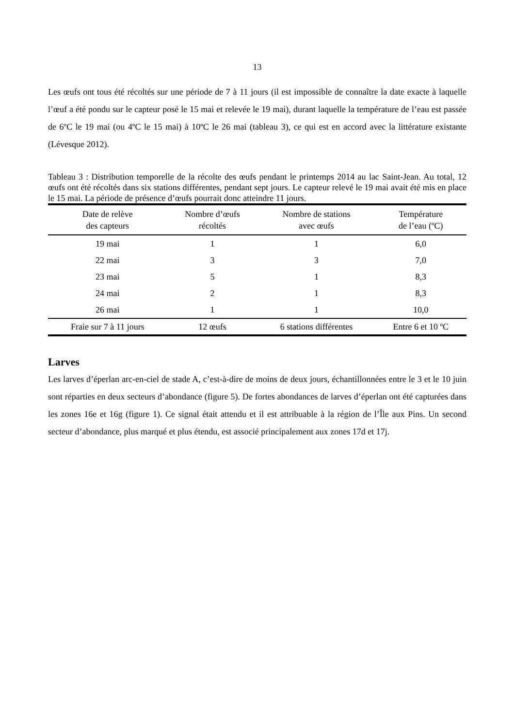13
Les œufs ont tous été récoltés sur une période de 7 à 11 jours (il est impossible de connaître la date exacte à laquelle l’œuf a été pondu sur le capteur posé le 15 mai et relevée le 19 mai), durant laquelle la température de l’eau est passée de 6ºC le 19 mai (ou 4ºC le 15 mai) à 10ºC le 26 mai (tableau 3), ce qui est en accord avec la littérature existante (Lévesque 2012).
Tableau 3 : Distribution temporelle de la récolte des œufs pendant le printemps 2014 au lac Saint-Jean. Au total, 12 œufs ont été récoltés dans six stations différentes, pendant sept jours. Le capteur relevé le 19 mai avait été mis en place le 15 mai. La période de présence d’œufs pourrait donc atteindre 11 jours.
| Date de relève des capteurs | Nombre d’œufs récoltés | Nombre de stations avec œufs | Température de l’eau (ºC) |
| --- | --- | --- | --- |
| 19 mai | 1 | 1 | 6,0 |
| 22 mai | 3 | 3 | 7,0 |
| 23 mai | 5 | 1 | 8,3 |
| 24 mai | 2 | 1 | 8,3 |
| 26 mai | 1 | 1 | 10,0 |
| Fraie sur 7 à 11 jours | 12 œufs | 6 stations différentes | Entre 6 et 10 ºC |
Larves
Les larves d’éperlan arc-en-ciel de stade A, c’est-à-dire de moins de deux jours, échantillonnées entre le 3 et le 10 juin sont réparties en deux secteurs d’abondance (figure 5). De fortes abondances de larves d’éperlan ont été capturées dans les zones 16e et 16g (figure 1). Ce signal était attendu et il est attribuable à la région de l’Île aux Pins. Un second secteur d’abondance, plus marqué et plus étendu, est associé principalement aux zones 17d et 17j.